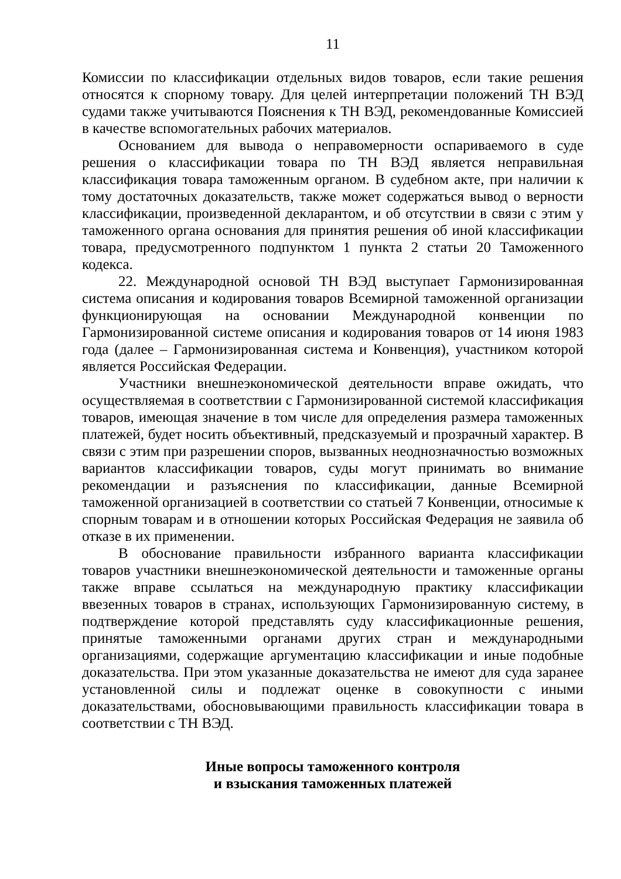11
Комиссии по классификации отдельных видов товаров, если такие решения относятся к спорному товару. Для целей интерпретации положений ТН ВЭД судами также учитываются Пояснения к ТН ВЭД, рекомендованные Комиссией в качестве вспомогательных рабочих материалов.
Основанием для вывода о неправомерности оспариваемого в суде решения о классификации товара по ТН ВЭД является неправильная классификация товара таможенным органом. В судебном акте, при наличии к тому достаточных доказательств, также может содержаться вывод о верности классификации, произведенной декларантом, и об отсутствии в связи с этим у таможенного органа основания для принятия решения об иной классификации товара, предусмотренного подпунктом 1 пункта 2 статьи 20 Таможенного кодекса.
22. Международной основой ТН ВЭД выступает Гармонизированная система описания и кодирования товаров Всемирной таможенной организации функционирующая на основании Международной конвенции по Гармонизированной системе описания и кодирования товаров от 14 июня 1983 года (далее – Гармонизированная система и Конвенция), участником которой является Российская Федерации.
Участники внешнеэкономической деятельности вправе ожидать, что осуществляемая в соответствии с Гармонизированной системой классификация товаров, имеющая значение в том числе для определения размера таможенных платежей, будет носить объективный, предсказуемый и прозрачный характер. В связи с этим при разрешении споров, вызванных неоднозначностью возможных вариантов классификации товаров, суды могут принимать во внимание рекомендации и разъяснения по классификации, данные Всемирной таможенной организацией в соответствии со статьей 7 Конвенции, относимые к спорным товарам и в отношении которых Российская Федерация не заявила об отказе в их применении.
В обоснование правильности избранного варианта классификации товаров участники внешнеэкономической деятельности и таможенные органы также вправе ссылаться на международную практику классификации ввезенных товаров в странах, использующих Гармонизированную систему, в подтверждение которой представлять суду классификационные решения, принятые таможенными органами других стран и международными организациями, содержащие аргументацию классификации и иные подобные доказательства. При этом указанные доказательства не имеют для суда заранее установленной силы и подлежат оценке в совокупности с иными доказательствами, обосновывающими правильность классификации товара в соответствии с ТН ВЭД.
Иные вопросы таможенного контроля
и взыскания таможенных платежей